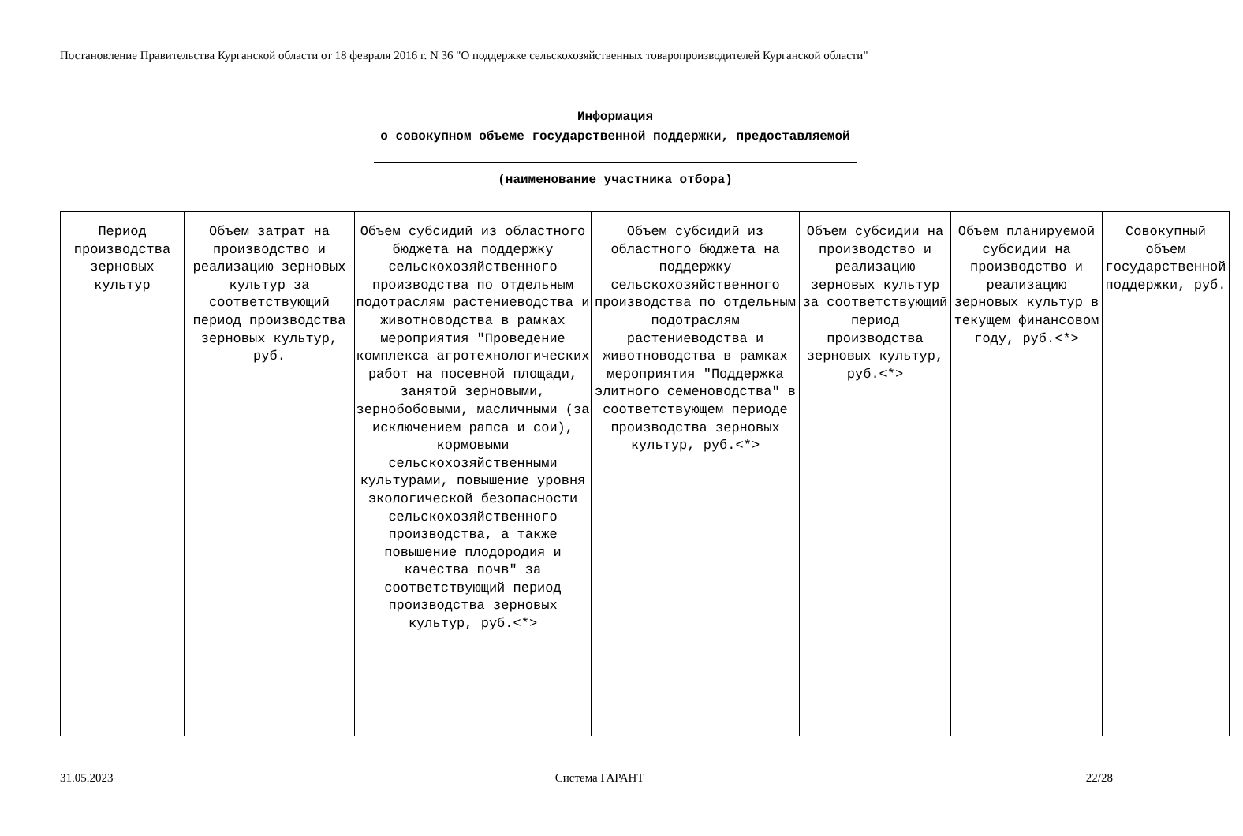Постановление Правительства Курганской области от 18 февраля 2016 г. N 36 "О поддержке сельскохозяйственных товаропроизводителей Курганской области"
Информация
о совокупном объеме государственной поддержки, предоставляемой
(наименование участника отбора)
| Период производства зерновых культур | Объем затрат на производство и реализацию зерновых культур за соответствующий период производства зерновых культур, руб. | Объем субсидий из областного бюджета на поддержку сельскохозяйственного производства по отдельным подотраслям растениеводства и животноводства в рамках мероприятия "Проведение комплекса агротехнологических работ на посевной площади, занятой зерновыми, зернобобовыми, масличными (за исключением рапса и сои), кормовыми сельскохозяйственными культурами, повышение уровня экологической безопасности сельскохозяйственного производства, а также повышение плодородия и качества почв" за соответствующий период производства зерновых культур, руб.<*> | Объем субсидий из областного бюджета на поддержку сельскохозяйственного производства по отдельным подотраслям растениеводства и животноводства в рамках мероприятия "Поддержка элитного семеноводства" в соответствующем периоде производства зерновых культур, руб.<*> | Объем субсидии на производство и реализацию зерновых культур за соответствующий период производства зерновых культур, руб.<*> | Объем планируемой субсидии на производство и реализацию зерновых культур в текущем финансовом году, руб.<*> | Совокупный объем государственной поддержки, руб. |
31.05.2023 Система ГАРАНТ 22/28